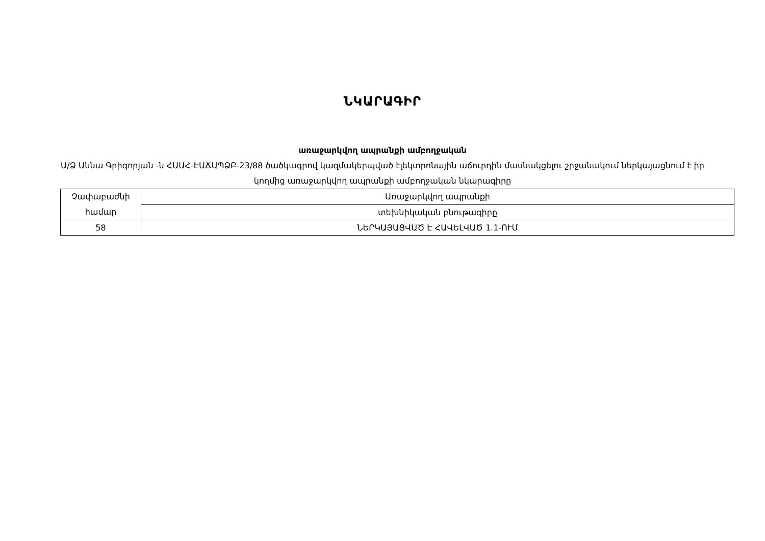ՆԿԱՐԱԳԻՐ
առաջարկվող ապրանքի ամբողջական
Ա/Ձ Աննա Գրիգորյան -ն ՀԱԱՀ-ԷԱՃԱՊՁԲ-23/88 ծածկագրով կազմակերպված էլեկտրոնային աճուրդին մասնակցելու շրջանակում ներկայացնում է իր կողմից առաջարկվող ապրանքի ամբողջական նկարագիրը
| Չափաբաժնի համար | Առաջարկվող ապրանքի |
| | տեխնիկական բնութագիրը |
| 58 | ՆԵՐԿԱՅԱՑՎԱԾ Է ՀԱՎԵԼՎԱԾ 1.1-ՈՒՄ |